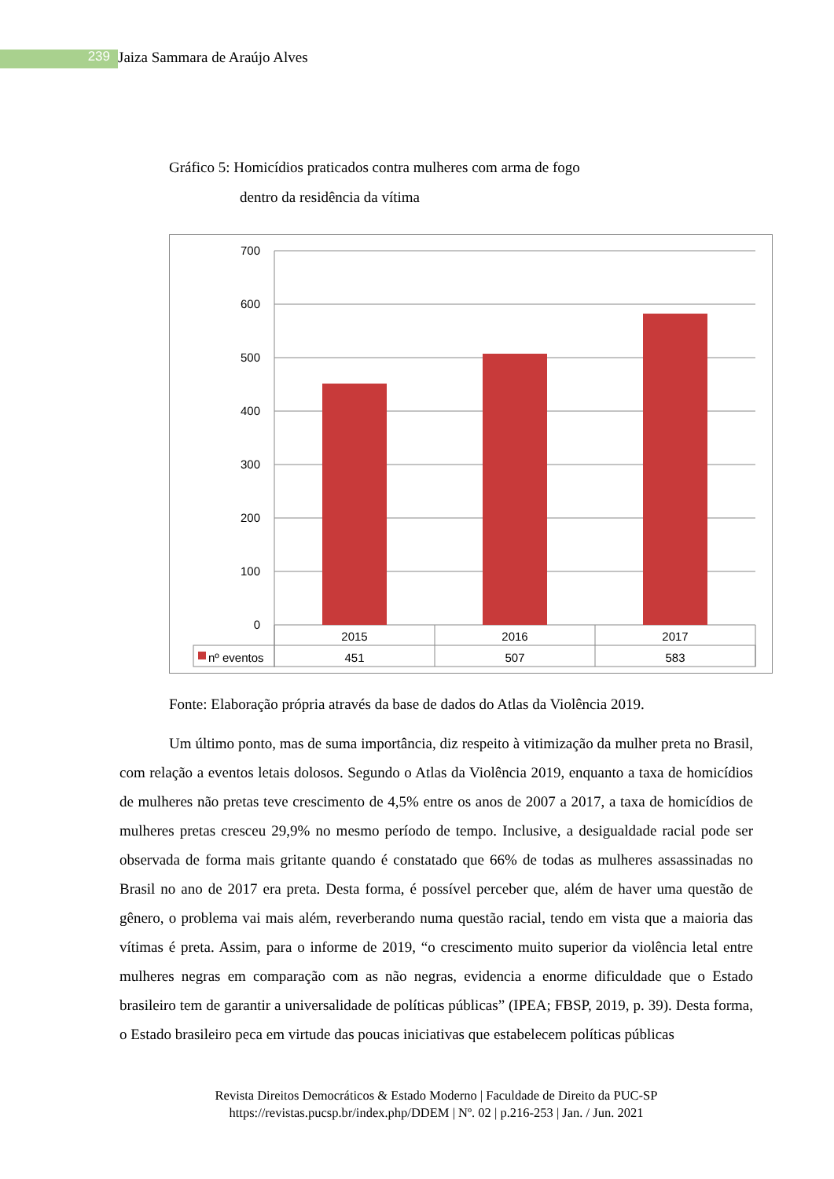239 Jaiza Sammara de Araújo Alves
Gráfico 5: Homicídios praticados contra mulheres com arma de fogo
dentro da residência da vítima
700
600
500
400
300
200
100
0
2015
2016
2017
451
507
583
nº eventos
Fonte: Elaboração própria através da base de dados do Atlas da Violência 2019.
Um último ponto, mas de suma importância, diz respeito à vitimização da mulher preta no Brasil, com relação a eventos letais dolosos. Segundo o Atlas da Violência 2019, enquanto a taxa de homicídios de mulheres não pretas teve crescimento de 4,5% entre os anos de 2007 a 2017, a taxa de homicídios de mulheres pretas cresceu 29,9% no mesmo período de tempo. Inclusive, a desigualdade racial pode ser observada de forma mais gritante quando é constatado que 66% de todas as mulheres assassinadas no Brasil no ano de 2017 era preta. Desta forma, é possível perceber que, além de haver uma questão de gênero, o problema vai mais além, reverberando numa questão racial, tendo em vista que a maioria das vítimas é preta. Assim, para o informe de 2019, “o crescimento muito superior da violência letal entre mulheres negras em comparação com as não negras, evidencia a enorme dificuldade que o Estado brasileiro tem de garantir a universalidade de políticas públicas” (IPEA; FBSP, 2019, p. 39). Desta forma, o Estado brasileiro peca em virtude das poucas iniciativas que estabelecem políticas públicas
Revista Direitos Democráticos & Estado Moderno | Faculdade de Direito da PUC-SP
https://revistas.pucsp.br/index.php/DDEM | Nº. 02 | p.216-253 | Jan. / Jun. 2021